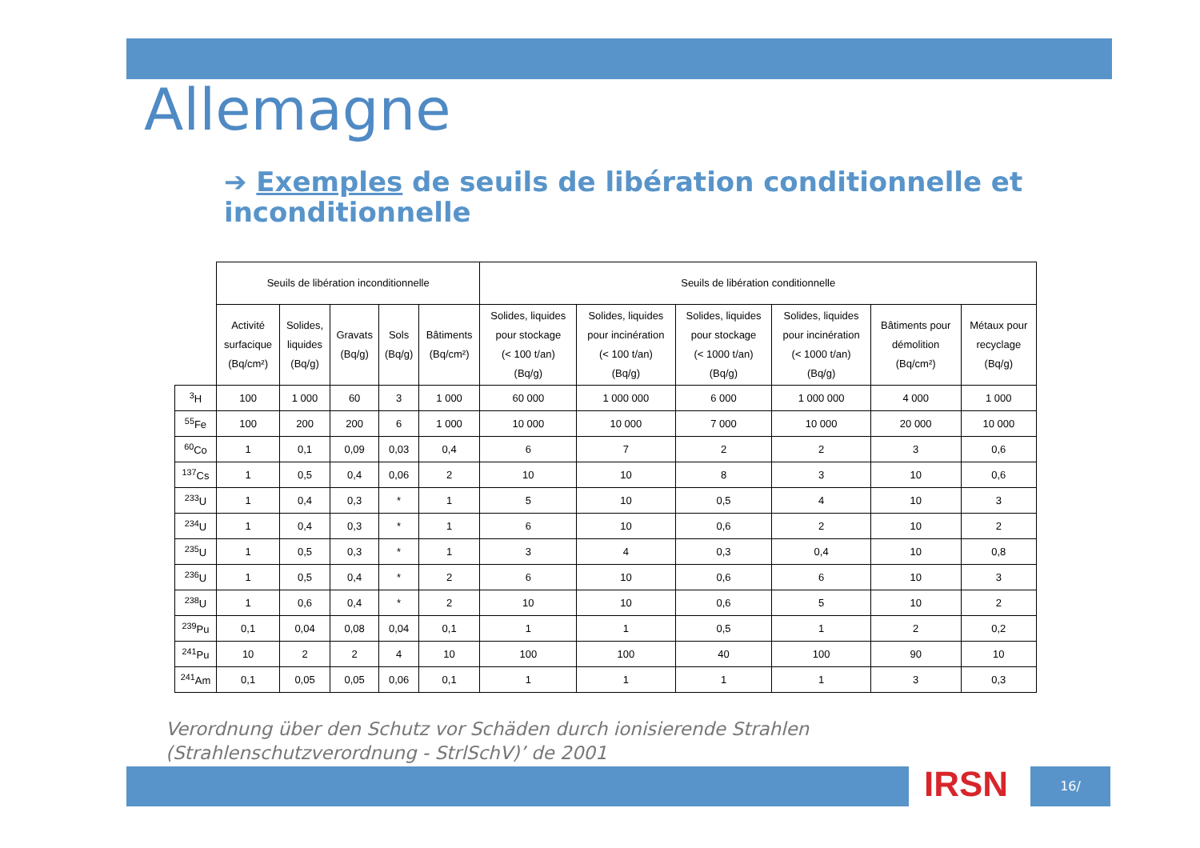Allemagne
➔ Exemples de seuils de libération conditionnelle et inconditionnelle
| | Seuils de libération inconditionnelle | | | | | Seuils de libération conditionnelle | | | | | |
| --- | --- | --- | --- | --- | --- | --- | --- | --- | --- | --- | --- |
| | Activité surfacique (Bq/cm²) | Solides, liquides (Bq/g) | Gravats (Bq/g) | Sols (Bq/g) | Bâtiments (Bq/cm²) | Solides, liquides pour stockage (< 100 t/an) (Bq/g) | Solides, liquides pour incinération (< 100 t/an) (Bq/g) | Solides, liquides pour stockage (< 1000 t/an) (Bq/g) | Solides, liquides pour incinération (< 1000 t/an) (Bq/g) | Bâtiments pour démolition (Bq/cm²) | Métaux pour recyclage (Bq/g) |
| <sup>3</sup>H | 100 | 1 000 | 60 | 3 | 1 000 | 60 000 | 1 000 000 | 6 000 | 1 000 000 | 4 000 | 1 000 |
| <sup>55</sup>Fe | 100 | 200 | 200 | 6 | 1 000 | 10 000 | 10 000 | 7 000 | 10 000 | 20 000 | 10 000 |
| <sup>60</sup>Co | 1 | 0,1 | 0,09 | 0,03 | 0,4 | 6 | 7 | 2 | 2 | 3 | 0,6 |
| <sup>137</sup>Cs | 1 | 0,5 | 0,4 | 0,06 | 2 | 10 | 10 | 8 | 3 | 10 | 0,6 |
| <sup>233</sup>U | 1 | 0,4 | 0,3 | * | 1 | 5 | 10 | 0,5 | 4 | 10 | 3 |
| <sup>234</sup>U | 1 | 0,4 | 0,3 | * | 1 | 6 | 10 | 0,6 | 2 | 10 | 2 |
| <sup>235</sup>U | 1 | 0,5 | 0,3 | * | 1 | 3 | 4 | 0,3 | 0,4 | 10 | 0,8 |
| <sup>236</sup>U | 1 | 0,5 | 0,4 | * | 2 | 6 | 10 | 0,6 | 6 | 10 | 3 |
| <sup>238</sup>U | 1 | 0,6 | 0,4 | * | 2 | 10 | 10 | 0,6 | 5 | 10 | 2 |
| <sup>239</sup>Pu | 0,1 | 0,04 | 0,08 | 0,04 | 0,1 | 1 | 1 | 0,5 | 1 | 2 | 0,2 |
| <sup>241</sup>Pu | 10 | 2 | 2 | 4 | 10 | 100 | 100 | 40 | 100 | 90 | 10 |
| <sup>241</sup>Am | 0,1 | 0,05 | 0,05 | 0,06 | 0,1 | 1 | 1 | 1 | 1 | 3 | 0,3 |
Verordnung über den Schutz vor Schäden durch ionisierende Strahlen (Strahlenschutzverordnung - StrlSchV)’ de 2001
IRSN 16/